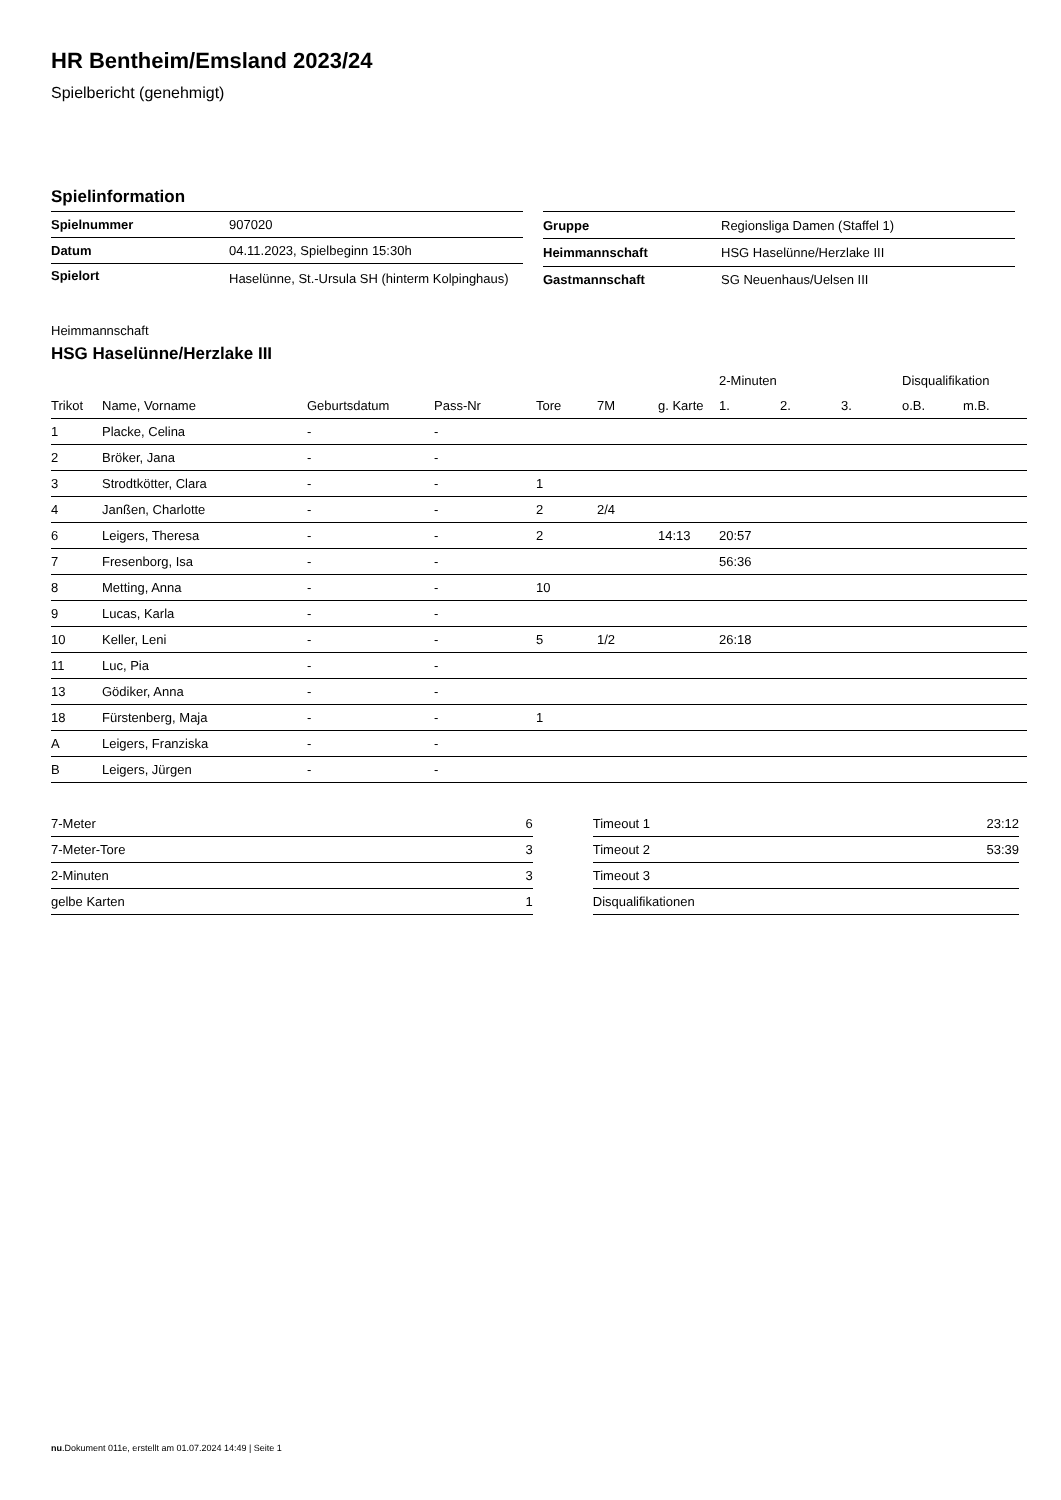HR Bentheim/Emsland 2023/24
Spielbericht (genehmigt)
Spielinformation
| Spielnummer | 907020 |
| Datum | 04.11.2023, Spielbeginn 15:30h |
| Spielort | Haselünne, St.-Ursula SH (hinterm Kolpinghaus) |
| Gruppe | Regionsliga Damen (Staffel 1) |
| Heimmannschaft | HSG Haselünne/Herzlake III |
| Gastmannschaft | SG Neuenhaus/Uelsen III |
Heimmannschaft
HSG Haselünne/Herzlake III
| | | | | | | | 2-Minuten | | | Disqualifikation | |
| --- | --- | --- | --- | --- | --- | --- | --- | --- | --- | --- | --- |
| Trikot | Name, Vorname | Geburtsdatum | Pass-Nr | Tore | 7M | g. Karte | 1. | 2. | 3. | o.B. | m.B. |
| 1 | Placke, Celina | - | - | | | | | | | | |
| 2 | Bröker, Jana | - | - | | | | | | | | |
| 3 | Strodtkötter, Clara | - | - | 1 | | | | | | | |
| 4 | Janßen, Charlotte | - | - | 2 | 2/4 | | | | | | |
| 6 | Leigers, Theresa | - | - | 2 | | 14:13 | 20:57 | | | | |
| 7 | Fresenborg, Isa | - | - | | | | 56:36 | | | | |
| 8 | Metting, Anna | - | - | 10 | | | | | | | |
| 9 | Lucas, Karla | - | - | | | | | | | | |
| 10 | Keller, Leni | - | - | 5 | 1/2 | | 26:18 | | | | |
| 11 | Luc, Pia | - | - | | | | | | | | |
| 13 | Gödiker, Anna | - | - | | | | | | | | |
| 18 | Fürstenberg, Maja | - | - | 1 | | | | | | | |
| A | Leigers, Franziska | - | - | | | | | | | | |
| B | Leigers, Jürgen | - | - | | | | | | | | |
| 7-Meter | 6 |
| 7-Meter-Tore | 3 |
| 2-Minuten | 3 |
| gelbe Karten | 1 |
| Timeout 1 | 23:12 |
| Timeout 2 | 53:39 |
| Timeout 3 | |
| Disqualifikationen | |
nu.Dokument 011e, erstellt am 01.07.2024 14:49 | Seite 1